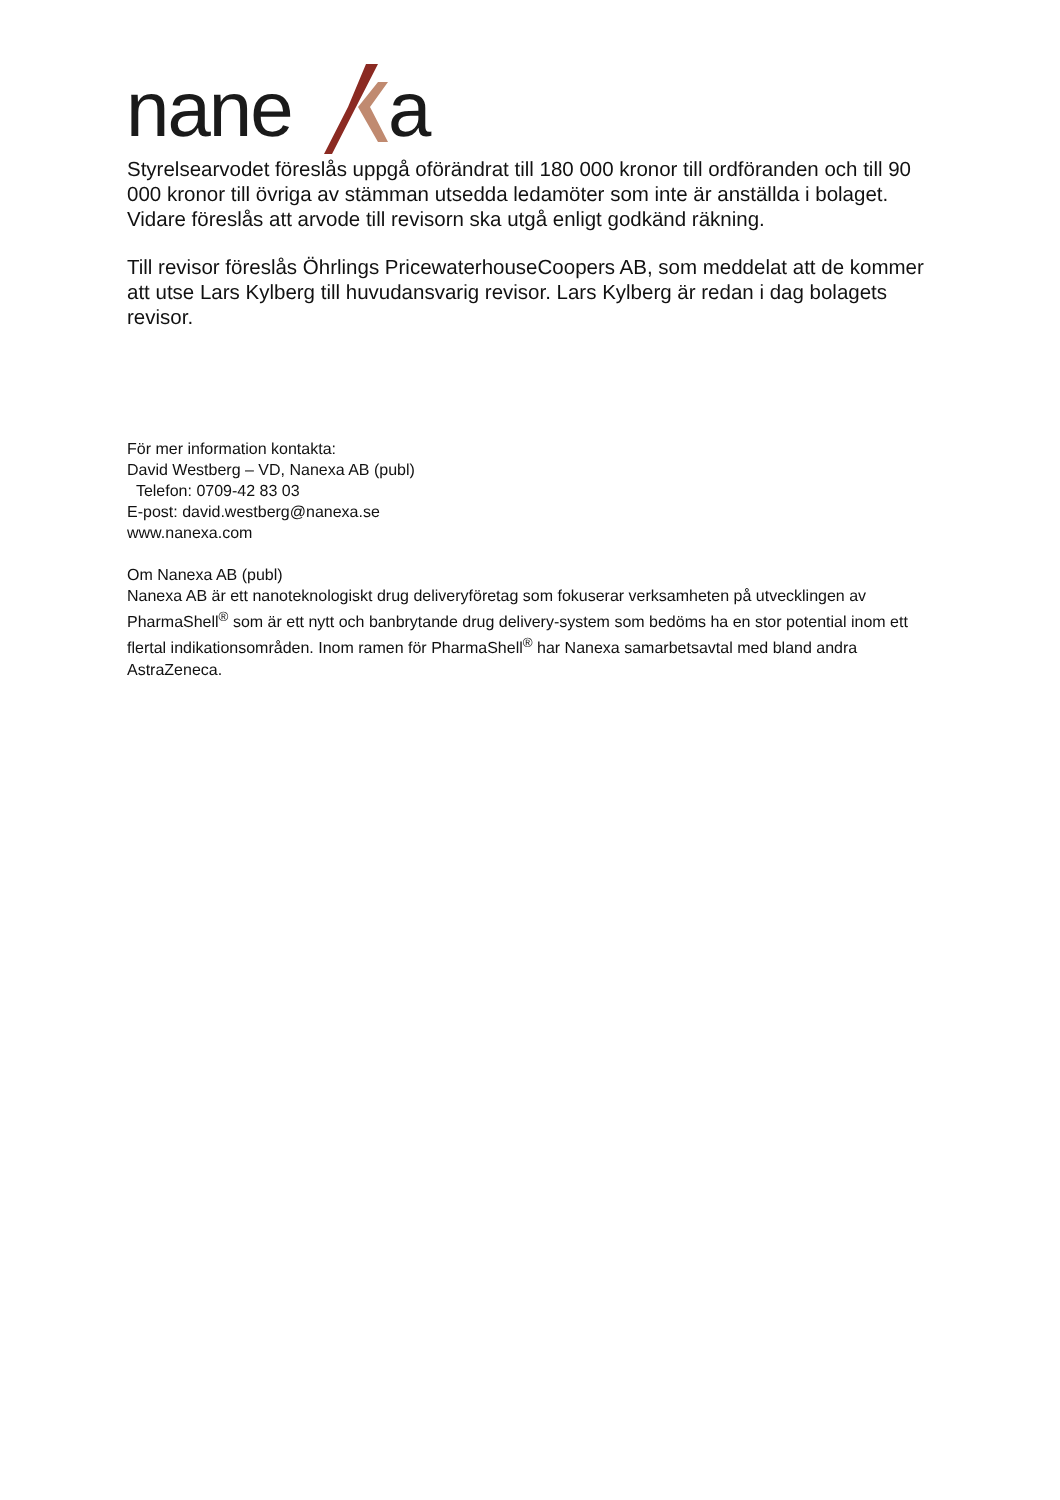nane
a
Styrelsearvodet föreslås uppgå oförändrat till 180 000 kronor till ordföranden och till 90 000 kronor till övriga av stämman utsedda ledamöter som inte är anställda i bolaget. Vidare föreslås att arvode till revisorn ska utgå enligt godkänd räkning.
Till revisor föreslås Öhrlings PricewaterhouseCoopers AB, som meddelat att de kommer att utse Lars Kylberg till huvudansvarig revisor. Lars Kylberg är redan i dag bolagets revisor.
För mer information kontakta:
David Westberg – VD, Nanexa AB (publ)
Telefon: 0709-42 83 03
E-post: david.westberg@nanexa.se
www.nanexa.com
Om Nanexa AB (publ)
Nanexa AB är ett nanoteknologiskt drug deliveryföretag som fokuserar verksamheten på utvecklingen av PharmaShell<sup>®</sup> som är ett nytt och banbrytande drug delivery-system som bedöms ha en stor potential inom ett flertal indikationsområden. Inom ramen för PharmaShell<sup>®</sup> har Nanexa samarbetsavtal med bland andra AstraZeneca.